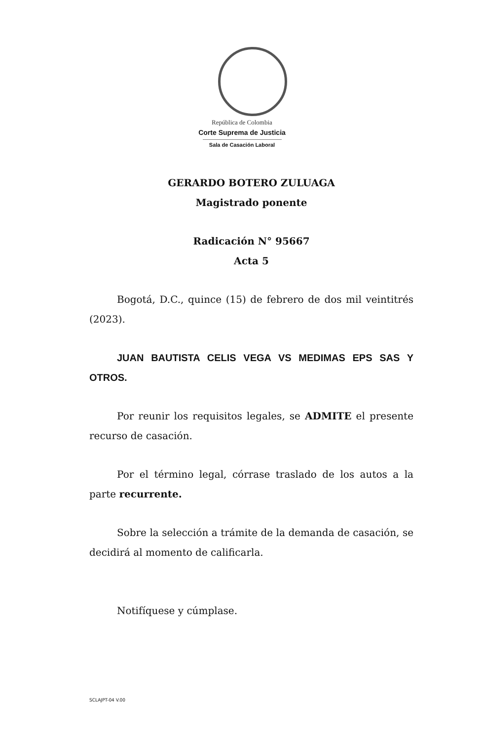República de Colombia
Corte Suprema de Justicia
Sala de Casación Laboral
GERARDO BOTERO ZULUAGA
Magistrado ponente
Radicación N° 95667
Acta 5
Bogotá, D.C., quince (15) de febrero de dos mil veintitrés (2023).
JUAN BAUTISTA CELIS VEGA VS MEDIMAS EPS SAS Y OTROS.
Por reunir los requisitos legales, se ADMITE el presente recurso de casación.
Por el término legal, córrase traslado de los autos a la parte recurrente.
Sobre la selección a trámite de la demanda de casación, se decidirá al momento de calificarla.
Notifíquese y cúmplase.
SCLAJPT-04 V.00